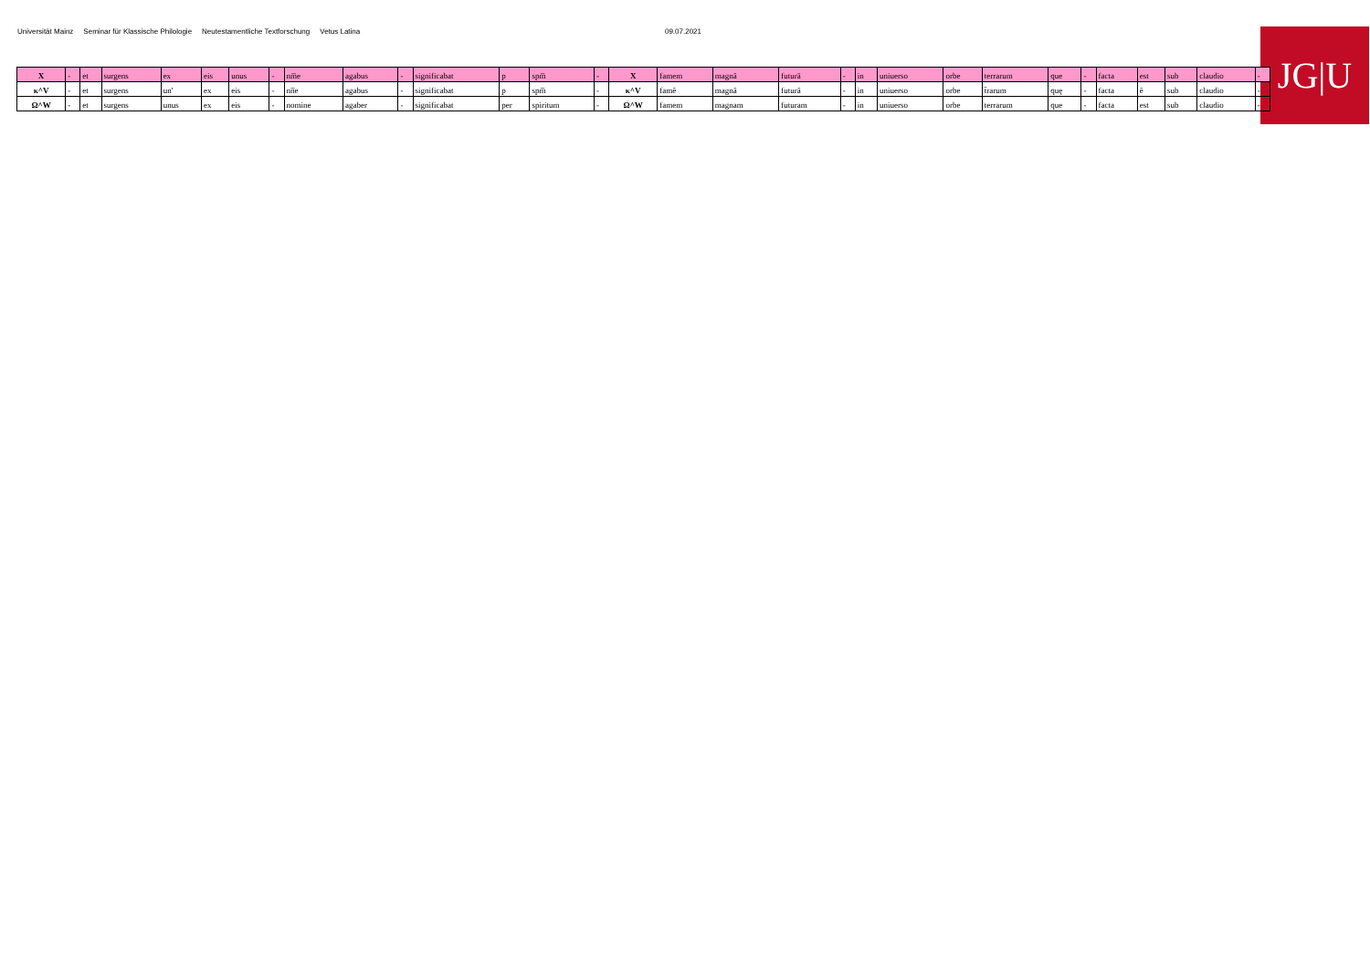Universität Mainz Seminar für Klassische Philologie Neutestamentliche Textforschung Vetus Latina 09.07.2021 JG|U
| X | - | et | surgens | ex | eis | unus | - | nm̅e | agabus | - | significabat | p | spm̅ | - | X | famem | magnā | futurā | - | in | uniuerso | orbe | terrarum | que | - | facta | est | sub | claudio | - |
| κ^V | - | et | surgens | un' | ex | eis | - | nn̅e | agabus | - | significabat | p | spm̅ | - | κ^V | famē | magnā | futurā | - | in | uniuerso | orbe | t̄rarum | quę | - | facta | ē | sub | claudio | - |
| Ω^W | - | et | surgens | unus | ex | eis | - | nomine | agaber | - | significabat | per | spiritum | - | Ω^W | famem | magnam | futuram | - | in | uniuerso | orbe | terrarum | que | - | facta | est | sub | claudio | - |